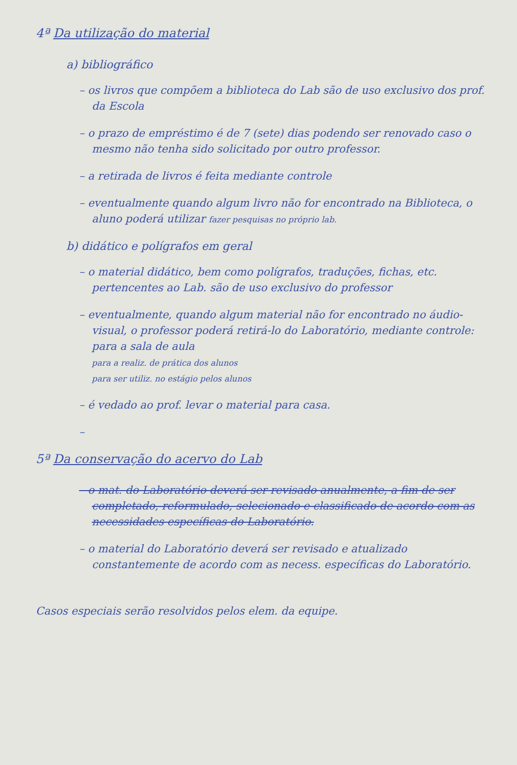4ª Da utilização do material
a) bibliográfico
– os livros que compõem a biblioteca do Lab são de uso exclusivo dos prof. da Escola
– o prazo de empréstimo é de 7 (sete) dias podendo ser renovado caso o mesmo não tenha sido solicitado por outro professor.
– a retirada de livros é feita mediante controle
– eventualmente quando algum livro não for encontrado na Biblioteca, o aluno poderá utilizar fazer pesquisas no próprio lab.
b) didático e polígrafos em geral
– o material didático, bem como polígrafos, traduções, fichas, etc. pertencentes ao Lab. são de uso exclusivo do professor
– eventualmente, quando algum material não for encontrado no áudio-visual, o professor poderá retirá-lo do Laboratório, mediante controle: para a sala de aula
para a realiz. de prática dos alunos
para ser utiliz. no estágio pelos alunos
– é vedado ao prof. levar o material para casa.
–
5ª Da conservação do acervo do Lab
– o mat. do Laboratório deverá ser revisado anualmente, a fim de ser completado, reformulado, selecionado e classificado de acordo com as necessidades específicas do Laboratório.
– o material do Laboratório deverá ser revisado e atualizado constantemente de acordo com as necess. específicas do Laboratório.
Casos especiais serão resolvidos pelos elem. da equipe.